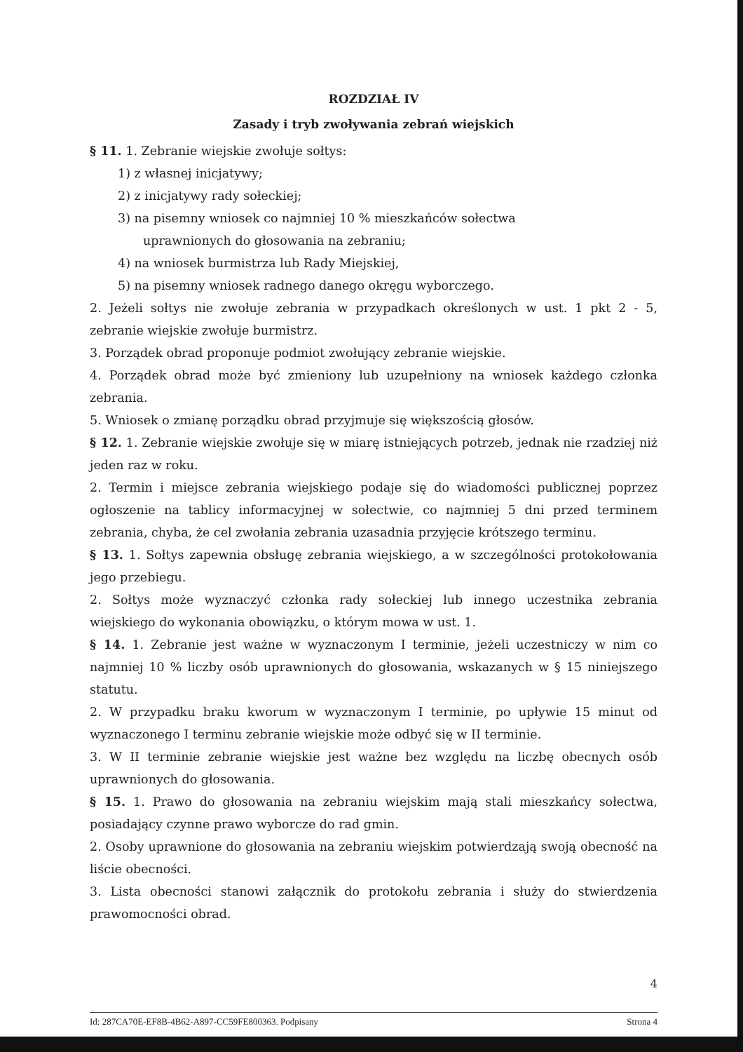ROZDZIAŁ IV
Zasady i tryb zwoływania zebrań wiejskich
§ 11. 1. Zebranie wiejskie zwołuje sołtys:
1) z własnej inicjatywy;
2) z inicjatywy rady sołeckiej;
3) na pisemny wniosek co najmniej 10 % mieszkańców sołectwa
uprawnionych do głosowania na zebraniu;
4) na wniosek burmistrza lub Rady Miejskiej,
5) na pisemny wniosek radnego danego okręgu wyborczego.
2. Jeżeli sołtys nie zwołuje zebrania w przypadkach określonych w ust. 1 pkt 2 - 5, zebranie wiejskie zwołuje burmistrz.
3. Porządek obrad proponuje podmiot zwołujący zebranie wiejskie.
4. Porządek obrad może być zmieniony lub uzupełniony na wniosek każdego członka zebrania.
5. Wniosek o zmianę porządku obrad przyjmuje się większością głosów.
§ 12. 1. Zebranie wiejskie zwołuje się w miarę istniejących potrzeb, jednak nie rzadziej niż jeden raz w roku.
2. Termin i miejsce zebrania wiejskiego podaje się do wiadomości publicznej poprzez ogłoszenie na tablicy informacyjnej w sołectwie, co najmniej 5 dni przed terminem zebrania, chyba, że cel zwołania zebrania uzasadnia przyjęcie krótszego terminu.
§ 13. 1. Sołtys zapewnia obsługę zebrania wiejskiego, a w szczególności protokołowania jego przebiegu.
2. Sołtys może wyznaczyć członka rady sołeckiej lub innego uczestnika zebrania wiejskiego do wykonania obowiązku, o którym mowa w ust. 1.
§ 14. 1. Zebranie jest ważne w wyznaczonym I terminie, jeżeli uczestniczy w nim co najmniej 10 % liczby osób uprawnionych do głosowania, wskazanych w § 15 niniejszego statutu.
2. W przypadku braku kworum w wyznaczonym I terminie, po upływie 15 minut od wyznaczonego I terminu zebranie wiejskie może odbyć się w II terminie.
3. W II terminie zebranie wiejskie jest ważne bez względu na liczbę obecnych osób uprawnionych do głosowania.
§ 15. 1. Prawo do głosowania na zebraniu wiejskim mają stali mieszkańcy sołectwa, posiadający czynne prawo wyborcze do rad gmin.
2. Osoby uprawnione do głosowania na zebraniu wiejskim potwierdzają swoją obecność na liście obecności.
3. Lista obecności stanowi załącznik do protokołu zebrania i służy do stwierdzenia prawomocności obrad.
4
Id: 287CA70E-EF8B-4B62-A897-CC59FE800363. Podpisany Strona 4